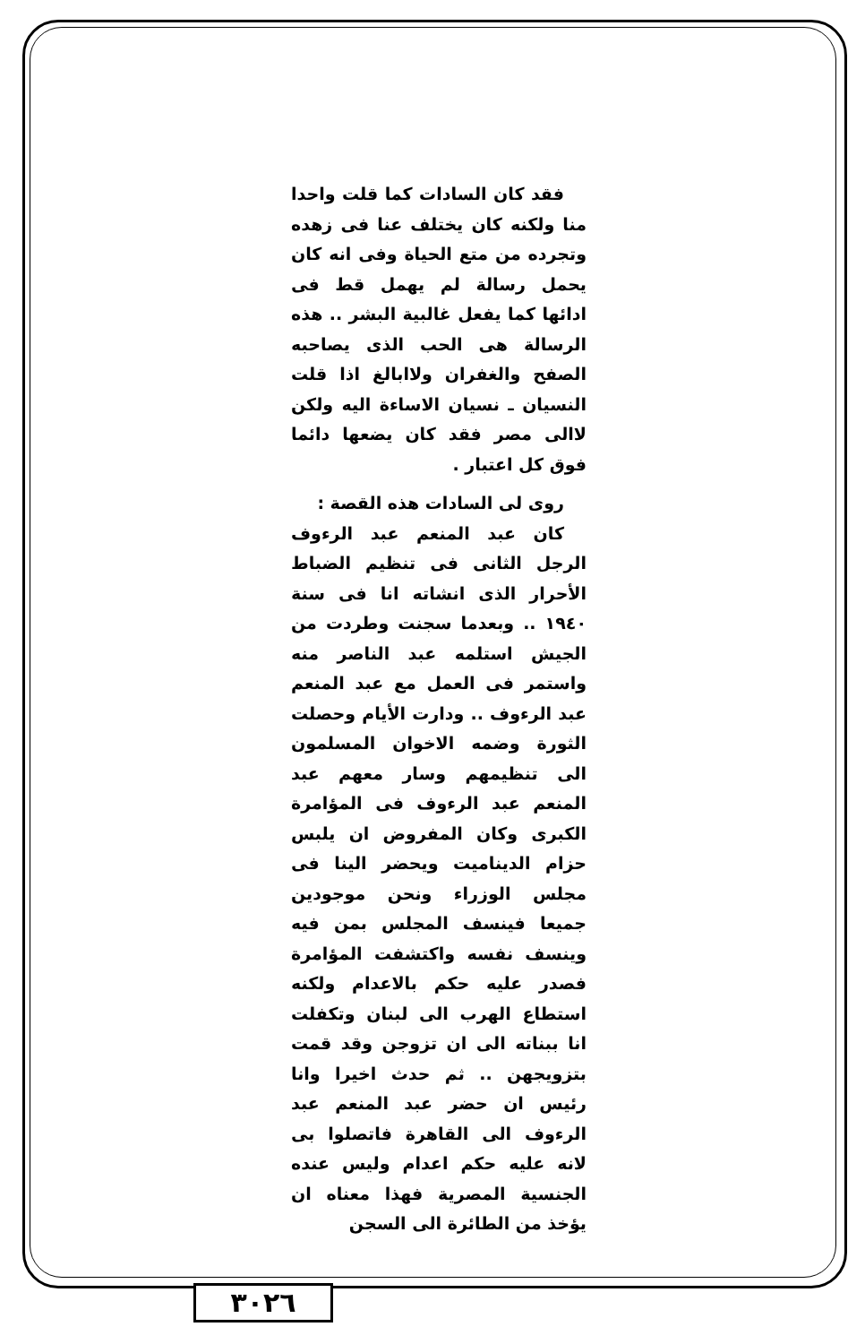فقد كان السادات كما قلت واحدا منا ولكنه كان يختلف عنا فى زهده وتجرده من متع الحياة وفى انه كان يحمل رسالة لم يهمل قط فى ادائها كما يفعل غالبية البشر .. هذه الرسالة هى الحب الذى يصاحبه الصفح والغفران ولاابالغ اذا قلت النسيان ـ نسيان الاساءة اليه ولكن لاالى مصر فقد كان يضعها دائما فوق كل اعتبار .
روى لى السادات هذه القصة :
كان عبد المنعم عبد الرءوف الرجل الثانى فى تنظيم الضباط الأحرار الذى انشاته انا فى سنة ١٩٤٠ .. وبعدما سجنت وطردت من الجيش استلمه عبد الناصر منه واستمر فى العمل مع عبد المنعم عبد الرءوف .. ودارت الأيام وحصلت الثورة وضمه الاخوان المسلمون الى تنظيمهم وسار معهم عبد المنعم عبد الرءوف فى المؤامرة الكبرى وكان المفروض ان يلبس حزام الديناميت ويحضر الينا فى مجلس الوزراء ونحن موجودين جميعا فينسف المجلس بمن فيه وينسف نفسه واكتشفت المؤامرة فصدر عليه حكم بالاعدام ولكنه استطاع الهرب الى لبنان وتكفلت انا ببناته الى ان تزوجن وقد قمت بتزويجهن .. ثم حدث اخيرا وانا رئيس ان حضر عبد المنعم عبد الرءوف الى القاهرة فاتصلوا بى لانه عليه حكم اعدام وليس عنده الجنسية المصرية فهذا معناه ان يؤخذ من الطائرة الى السجن
٣٠٢٦